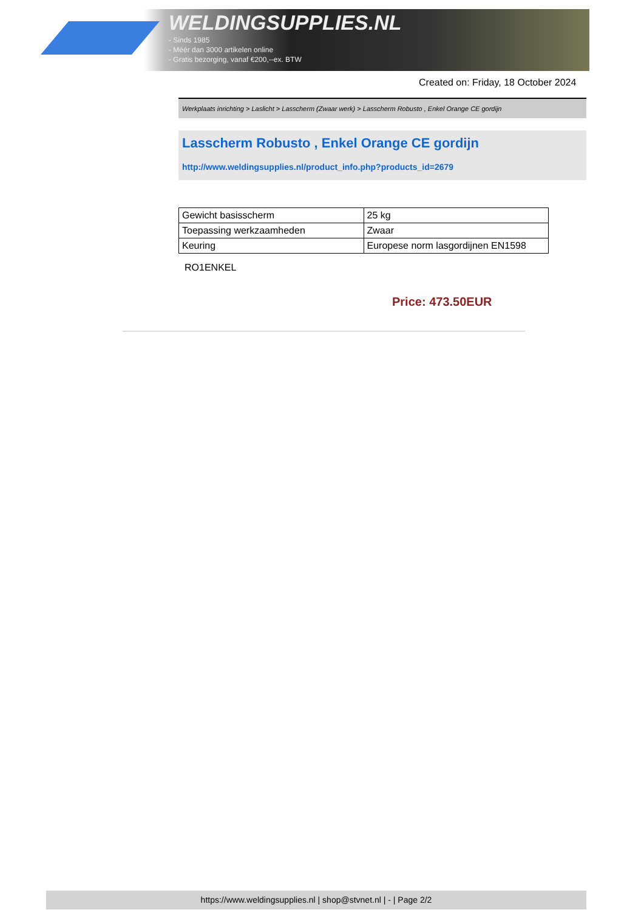WELDINGSUPPLIES.NL
- Sinds 1985
- Méér dan 3000 artikelen online
- Gratis bezorging, vanaf €200,--ex. BTW
Created on: Friday, 18 October 2024
Werkplaats inrichting > Laslicht > Lasscherm (Zwaar werk) > Lasscherm Robusto , Enkel Orange CE gordijn
Lasscherm Robusto , Enkel Orange CE gordijn
http://www.weldingsupplies.nl/product_info.php?products_id=2679
| Gewicht basisscherm | 25 kg |
| Toepassing werkzaamheden | Zwaar |
| Keuring | Europese norm lasgordijnen EN1598 |
RO1ENKEL
Price: 473.50EUR
https://www.weldingsupplies.nl | shop@stvnet.nl | - | Page 2/2